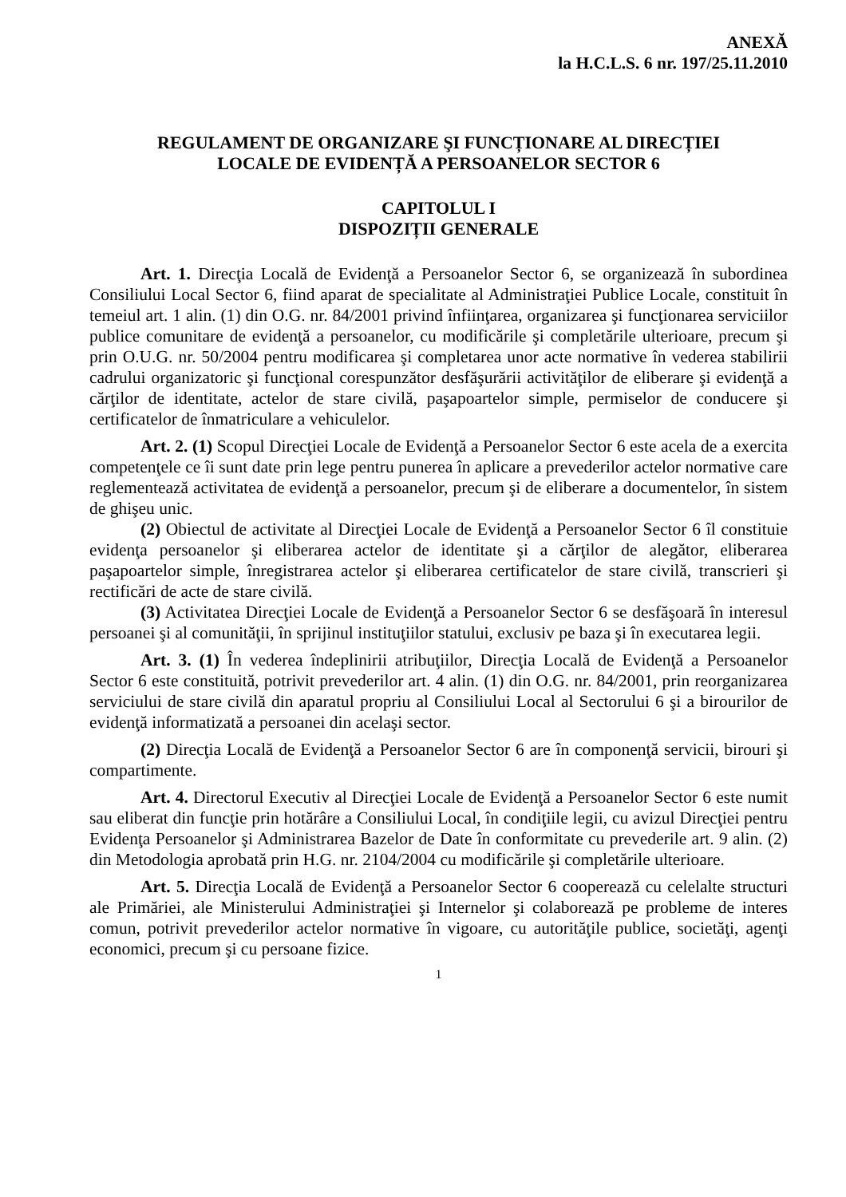ANEXĂ
la H.C.L.S. 6 nr. 197/25.11.2010
REGULAMENT DE ORGANIZARE ŞI FUNCȚIONARE AL DIRECȚIEI
LOCALE DE EVIDENȚĂ A PERSOANELOR SECTOR 6
CAPITOLUL I
DISPOZIȚII GENERALE
Art. 1. Direcţia Locală de Evidenţă a Persoanelor Sector 6, se organizează în subordinea Consiliului Local Sector 6, fiind aparat de specialitate al Administraţiei Publice Locale, constituit în temeiul art. 1 alin. (1) din O.G. nr. 84/2001 privind înfiinţarea, organizarea şi funcţionarea serviciilor publice comunitare de evidenţă a persoanelor, cu modificările şi completările ulterioare, precum şi prin O.U.G. nr. 50/2004 pentru modificarea şi completarea unor acte normative în vederea stabilirii cadrului organizatoric şi funcţional corespunzător desfăşurării activităţilor de eliberare şi evidenţă a cărţilor de identitate, actelor de stare civilă, paşapoartelor simple, permiselor de conducere şi certificatelor de înmatriculare a vehiculelor.
Art. 2. (1) Scopul Direcţiei Locale de Evidenţă a Persoanelor Sector 6 este acela de a exercita competenţele ce îi sunt date prin lege pentru punerea în aplicare a prevederilor actelor normative care reglementează activitatea de evidenţă a persoanelor, precum şi de eliberare a documentelor, în sistem de ghişeu unic.
(2) Obiectul de activitate al Direcţiei Locale de Evidenţă a Persoanelor Sector 6 îl constituie evidenţa persoanelor şi eliberarea actelor de identitate şi a cărţilor de alegător, eliberarea paşapoartelor simple, înregistrarea actelor şi eliberarea certificatelor de stare civilă, transcrieri şi rectificări de acte de stare civilă.
(3) Activitatea Direcţiei Locale de Evidenţă a Persoanelor Sector 6 se desfăşoară în interesul persoanei şi al comunităţii, în sprijinul instituţiilor statului, exclusiv pe baza şi în executarea legii.
Art. 3. (1) În vederea îndeplinirii atribuţiilor, Direcţia Locală de Evidenţă a Persoanelor Sector 6 este constituită, potrivit prevederilor art. 4 alin. (1) din O.G. nr. 84/2001, prin reorganizarea serviciului de stare civilă din aparatul propriu al Consiliului Local al Sectorului 6 şi a birourilor de evidenţă informatizată a persoanei din acelaşi sector.
(2) Direcţia Locală de Evidenţă a Persoanelor Sector 6 are în componenţă servicii, birouri şi compartimente.
Art. 4. Directorul Executiv al Direcţiei Locale de Evidenţă a Persoanelor Sector 6 este numit sau eliberat din funcţie prin hotărâre a Consiliului Local, în condiţiile legii, cu avizul Direcţiei pentru Evidenţa Persoanelor şi Administrarea Bazelor de Date în conformitate cu prevederile art. 9 alin. (2) din Metodologia aprobată prin H.G. nr. 2104/2004 cu modificările şi completările ulterioare.
Art. 5. Direcţia Locală de Evidenţă a Persoanelor Sector 6 cooperează cu celelalte structuri ale Primăriei, ale Ministerului Administraţiei şi Internelor şi colaborează pe probleme de interes comun, potrivit prevederilor actelor normative în vigoare, cu autorităţile publice, societăţi, agenţi economici, precum şi cu persoane fizice.
1